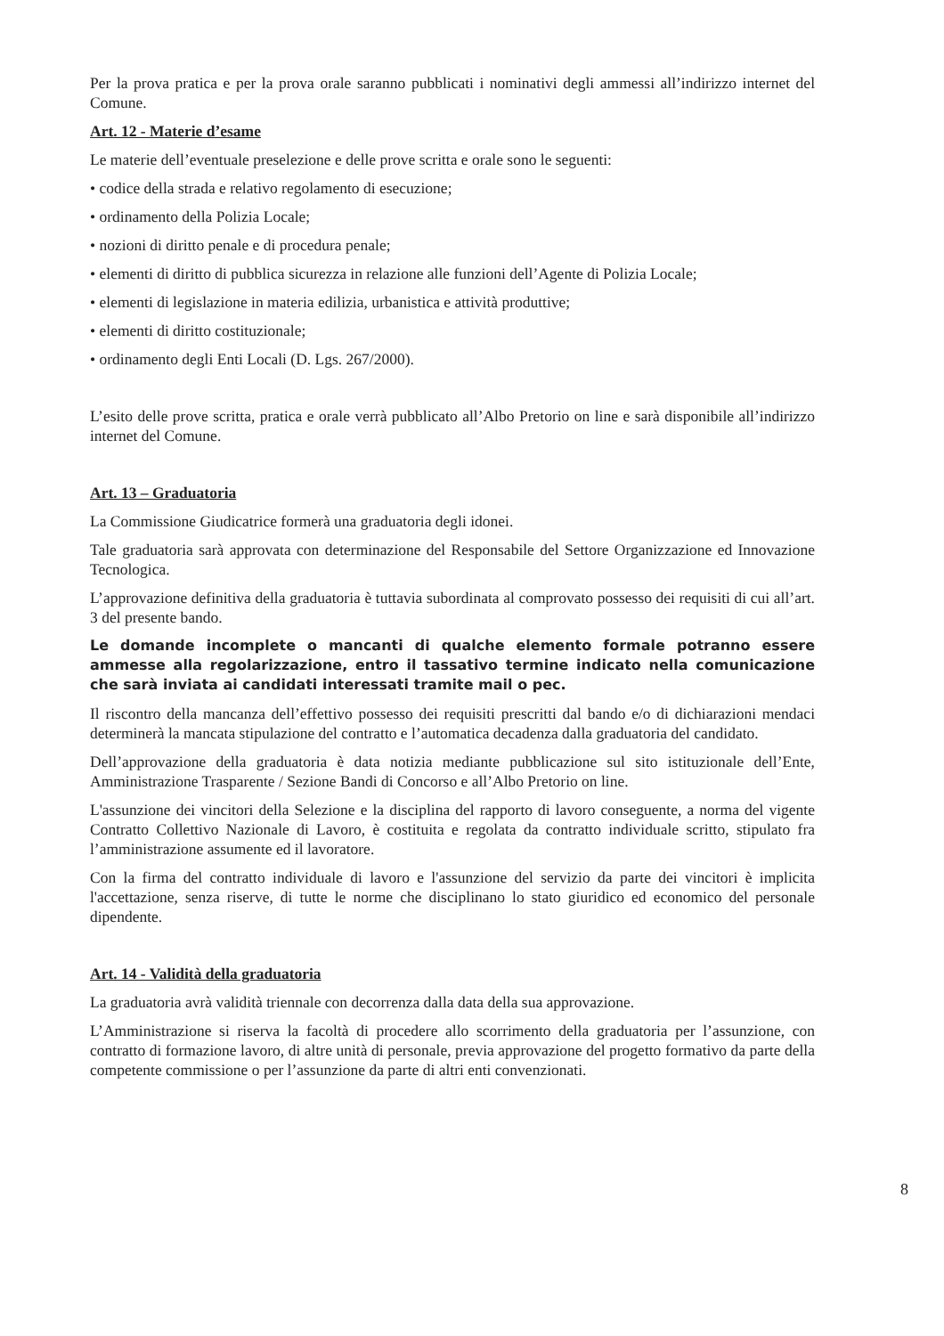Per la prova pratica e per la prova orale saranno pubblicati i nominativi degli ammessi all’indirizzo internet del Comune.
Art. 12 - Materie d’esame
Le materie dell’eventuale preselezione e delle prove scritta e orale sono le seguenti:
• codice della strada e relativo regolamento di esecuzione;
• ordinamento della Polizia Locale;
• nozioni di diritto penale e di procedura penale;
• elementi di diritto di pubblica sicurezza in relazione alle funzioni dell’Agente di Polizia Locale;
• elementi di legislazione in materia edilizia, urbanistica e attività produttive;
• elementi di diritto costituzionale;
• ordinamento degli Enti Locali (D. Lgs. 267/2000).
L’esito delle prove scritta, pratica e orale verrà pubblicato all’Albo Pretorio on line e sarà disponibile all’indirizzo internet del Comune.
Art. 13 – Graduatoria
La Commissione Giudicatrice formerà una graduatoria degli idonei.
Tale graduatoria sarà approvata con determinazione del Responsabile del Settore Organizzazione ed Innovazione Tecnologica.
L’approvazione definitiva della graduatoria è tuttavia subordinata al comprovato possesso dei requisiti di cui all’art. 3 del presente bando.
Le domande incomplete o mancanti di qualche elemento formale potranno essere ammesse alla regolarizzazione, entro il tassativo termine indicato nella comunicazione che sarà inviata ai candidati interessati tramite mail o pec.
Il riscontro della mancanza dell’effettivo possesso dei requisiti prescritti dal bando e/o di dichiarazioni mendaci determinerà la mancata stipulazione del contratto e l’automatica decadenza dalla graduatoria del candidato.
Dell’approvazione della graduatoria è data notizia mediante pubblicazione sul sito istituzionale dell’Ente, Amministrazione Trasparente / Sezione Bandi di Concorso e all’Albo Pretorio on line.
L'assunzione dei vincitori della Selezione e la disciplina del rapporto di lavoro conseguente, a norma del vigente Contratto Collettivo Nazionale di Lavoro, è costituita e regolata da contratto individuale scritto, stipulato fra l’amministrazione assumente ed il lavoratore.
Con la firma del contratto individuale di lavoro e l'assunzione del servizio da parte dei vincitori è implicita l'accettazione, senza riserve, di tutte le norme che disciplinano lo stato giuridico ed economico del personale dipendente.
Art. 14 - Validità della graduatoria
La graduatoria avrà validità triennale con decorrenza dalla data della sua approvazione.
L’Amministrazione si riserva la facoltà di procedere allo scorrimento della graduatoria per l’assunzione, con contratto di formazione lavoro, di altre unità di personale, previa approvazione del progetto formativo da parte della competente commissione o per l’assunzione da parte di altri enti convenzionati.
8